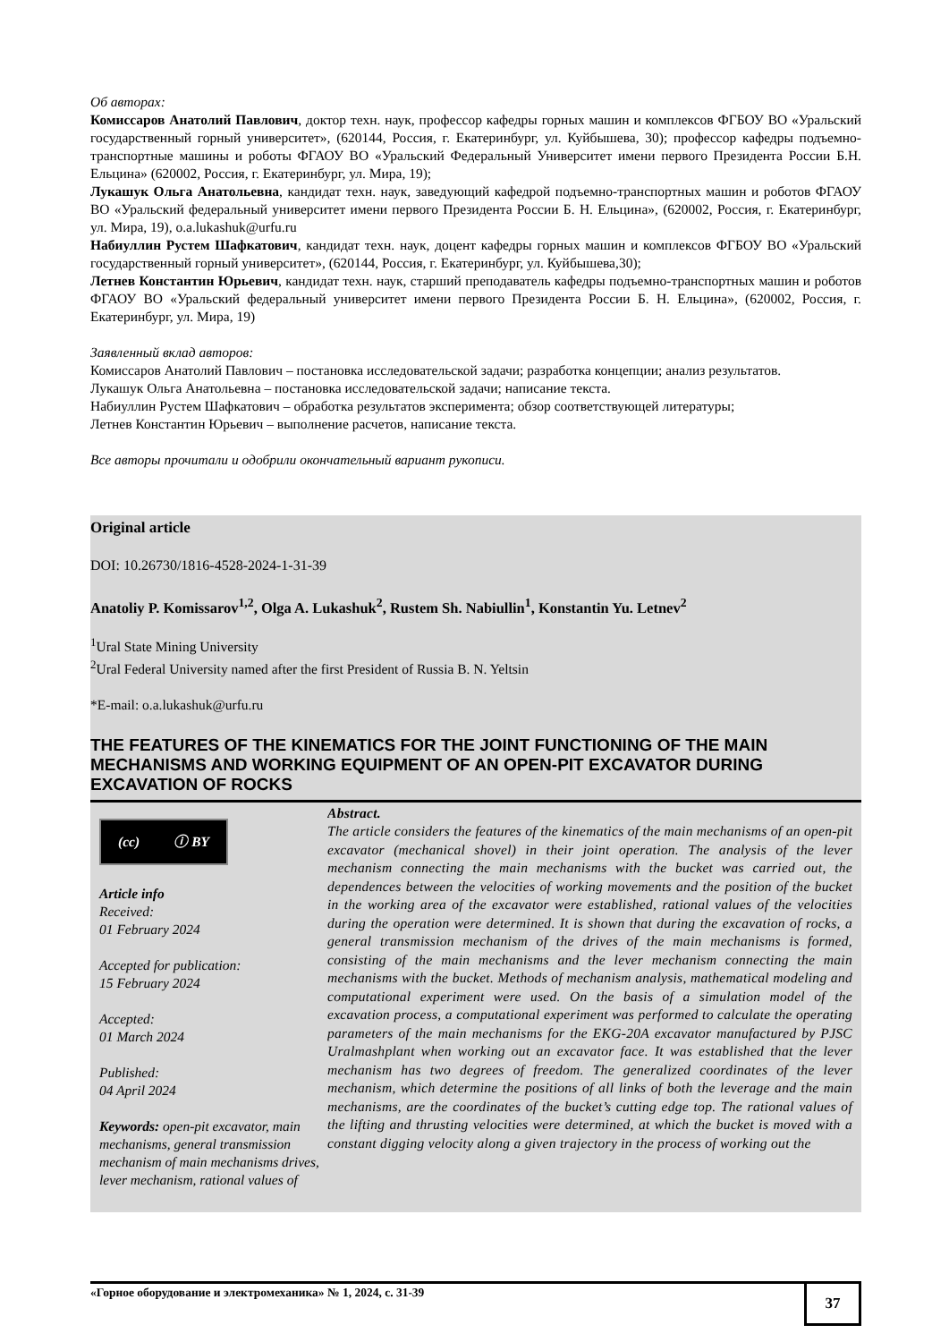Об авторах:
Комиссаров Анатолий Павлович, доктор техн. наук, профессор кафедры горных машин и комплексов ФГБОУ ВО «Уральский государственный горный университет», (620144, Россия, г. Екатеринбург, ул. Куйбышева, 30); профессор кафедры подъемно-транспортные машины и роботы ФГАОУ ВО «Уральский Федеральный Университет имени первого Президента России Б.Н. Ельцина» (620002, Россия, г. Екатеринбург, ул. Мира, 19);
Лукашук Ольга Анатольевна, кандидат техн. наук, заведующий кафедрой подъемно-транспортных машин и роботов ФГАОУ ВО «Уральский федеральный университет имени первого Президента России Б. Н. Ельцина», (620002, Россия, г. Екатеринбург, ул. Мира, 19), o.a.lukashuk@urfu.ru
Набиуллин Рустем Шафкатович, кандидат техн. наук, доцент кафедры горных машин и комплексов ФГБОУ ВО «Уральский государственный горный университет», (620144, Россия, г. Екатеринбург, ул. Куйбышева,30);
Летнев Константин Юрьевич, кандидат техн. наук, старший преподаватель кафедры подъемно-транспортных машин и роботов ФГАОУ ВО «Уральский федеральный университет имени первого Президента России Б. Н. Ельцина», (620002, Россия, г. Екатеринбург, ул. Мира, 19)
Заявленный вклад авторов:
Комиссаров Анатолий Павлович – постановка исследовательской задачи; разработка концепции; анализ результатов.
Лукашук Ольга Анатольевна – постановка исследовательской задачи; написание текста.
Набиуллин Рустем Шафкатович – обработка результатов эксперимента; обзор соответствующей литературы;
Летнев Константин Юрьевич – выполнение расчетов, написание текста.
Все авторы прочитали и одобрили окончательный вариант рукописи.
Original article
DOI: 10.26730/1816-4528-2024-1-31-39
Anatoliy P. Komissarov<sup>1,2</sup>, Olga A. Lukashuk<sup>2</sup>, Rustem Sh. Nabiullin<sup>1</sup>, Konstantin Yu. Letnev<sup>2</sup>
<sup>1</sup> Ural State Mining University
<sup>2</sup> Ural Federal University named after the first President of Russia B. N. Yeltsin
*E-mail: o.a.lukashuk@urfu.ru
THE FEATURES OF THE KINEMATICS FOR THE JOINT FUNCTIONING OF THE MAIN MECHANISMS AND WORKING EQUIPMENT OF AN OPEN-PIT EXCAVATOR DURING EXCAVATION OF ROCKS
(cc) ⓘ BY
Article info
Received:
01 February 2024
Accepted for publication:
15 February 2024
Accepted:
01 March 2024
Published:
04 April 2024
Keywords: open-pit excavator, main mechanisms, general transmission mechanism of main mechanisms drives, lever mechanism, rational values of
Abstract.
The article considers the features of the kinematics of the main mechanisms of an open-pit excavator (mechanical shovel) in their joint operation. The analysis of the lever mechanism connecting the main mechanisms with the bucket was carried out, the dependences between the velocities of working movements and the position of the bucket in the working area of the excavator were established, rational values of the velocities during the operation were determined. It is shown that during the excavation of rocks, a general transmission mechanism of the drives of the main mechanisms is formed, consisting of the main mechanisms and the lever mechanism connecting the main mechanisms with the bucket. Methods of mechanism analysis, mathematical modeling and computational experiment were used. On the basis of a simulation model of the excavation process, a computational experiment was performed to calculate the operating parameters of the main mechanisms for the EKG-20A excavator manufactured by PJSC Uralmashplant when working out an excavator face. It was established that the lever mechanism has two degrees of freedom. The generalized coordinates of the lever mechanism, which determine the positions of all links of both the leverage and the main mechanisms, are the coordinates of the bucket’s cutting edge top. The rational values of the lifting and thrusting velocities were determined, at which the bucket is moved with a constant digging velocity along a given trajectory in the process of working out the
«Горное оборудование и электромеханика» № 1, 2024, с. 31-39
37